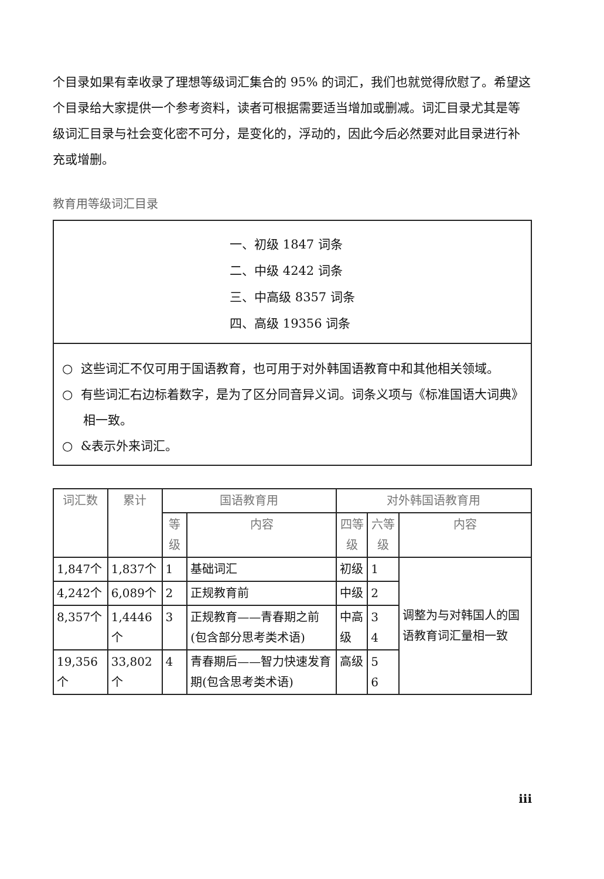个目录如果有幸收录了理想等级词汇集合的 95% 的词汇，我们也就觉得欣慰了。希望这个目录给大家提供一个参考资料，读者可根据需要适当增加或删减。词汇目录尤其是等级词汇目录与社会变化密不可分，是变化的，浮动的，因此今后必然要对此目录进行补充或增删。
教育用等级词汇目录
一、初级 1847 词条
二、中级 4242 词条
三、中高级 8357 词条
四、高级 19356 词条
○ 这些词汇不仅可用于国语教育，也可用于对外韩国语教育中和其他相关领域。
○ 有些词汇右边标着数字，是为了区分同音异义词。词条义项与《标准国语大词典》相一致。
○ &表示外来词汇。
| 词汇数 | 累计 | 国语教育用 | | 对外韩国语教育用 | | |
| --- | --- | --- | --- | --- | --- | --- |
| | | 等级 | 内容 | 四等级 | 六等级 | 内容 |
| 1,847个 | 1,837个 | 1 | 基础词汇 | 初级 | 1 | 调整为与对韩国人的国语教育词汇量相一致 |
| 4,242个 | 6,089个 | 2 | 正规教育前 | 中级 | 2 | |
| 8,357个 | 1,4446个 | 3 | 正规教育——青春期之前(包含部分思考类术语) | 中高级 | 3 4 | |
| 19,356个 | 33,802个 | 4 | 青春期后——智力快速发育期(包含思考类术语) | 高级 | 5 6 | |
iii